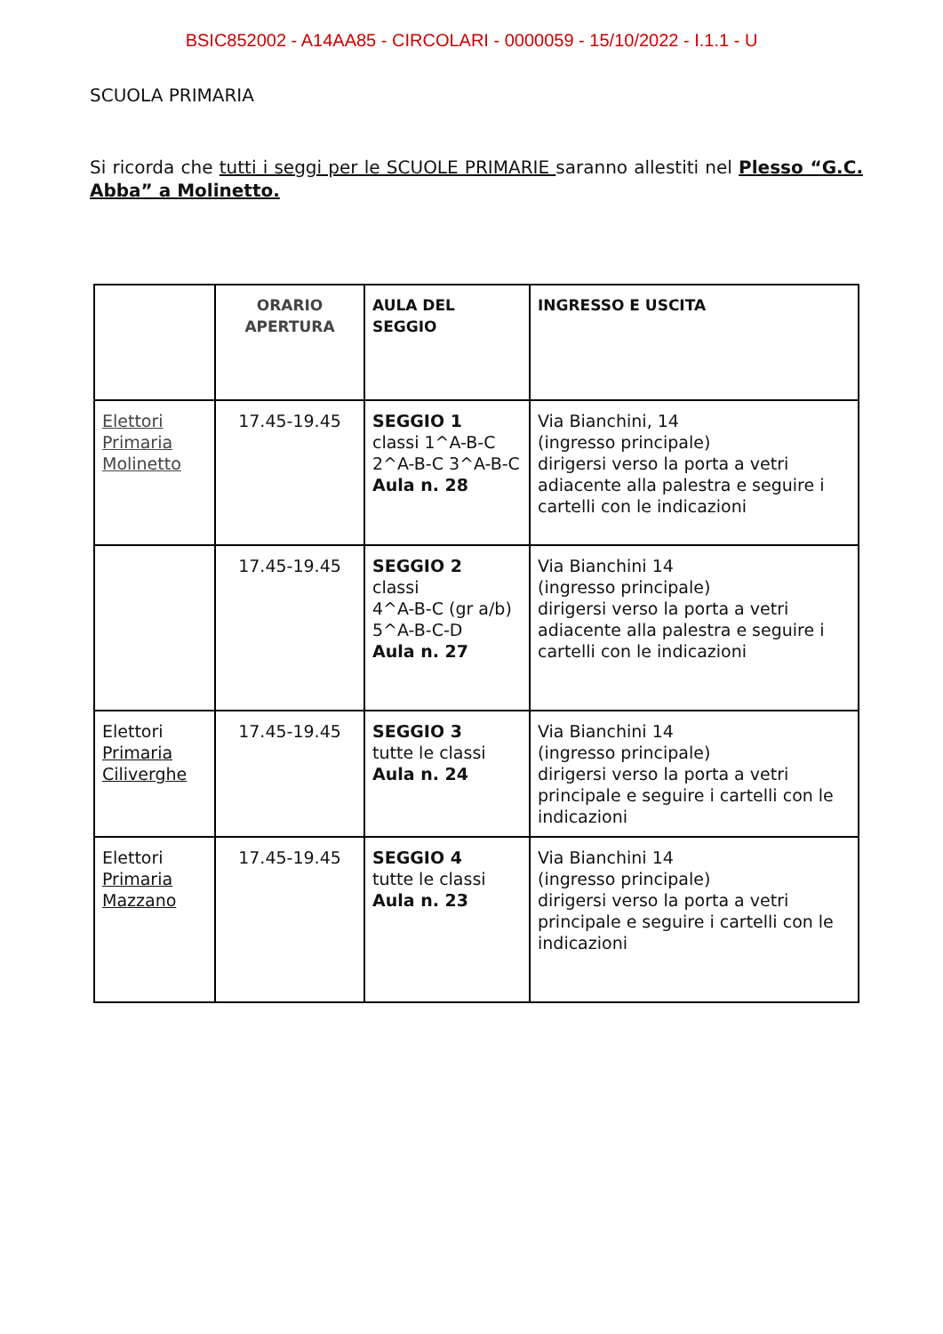BSIC852002 - A14AA85 - CIRCOLARI - 0000059 - 15/10/2022 - I.1.1 - U
SCUOLA PRIMARIA
Si ricorda che tutti i seggi per le SCUOLE PRIMARIE saranno allestiti nel Plesso “G.C. Abba” a Molinetto.
| | ORARIO APERTURA | AULA DEL SEGGIO | INGRESSO E USCITA |
| --- | --- | --- | --- |
| Elettori Primaria Molinetto | 17.45-19.45 | SEGGIO 1 classi 1^A-B-C 2^A-B-C 3^A-B-C Aula n. 28 | Via Bianchini, 14 (ingresso principale) dirigersi verso la porta a vetri adiacente alla palestra e seguire i cartelli con le indicazioni |
| | 17.45-19.45 | SEGGIO 2 classi 4^A-B-C (gr a/b) 5^A-B-C-D Aula n. 27 | Via Bianchini 14 (ingresso principale) dirigersi verso la porta a vetri adiacente alla palestra e seguire i cartelli con le indicazioni |
| Elettori Primaria Ciliverghe | 17.45-19.45 | SEGGIO 3 tutte le classi Aula n. 24 | Via Bianchini 14 (ingresso principale) dirigersi verso la porta a vetri principale e seguire i cartelli con le indicazioni |
| Elettori Primaria Mazzano | 17.45-19.45 | SEGGIO 4 tutte le classi Aula n. 23 | Via Bianchini 14 (ingresso principale) dirigersi verso la porta a vetri principale e seguire i cartelli con le indicazioni |